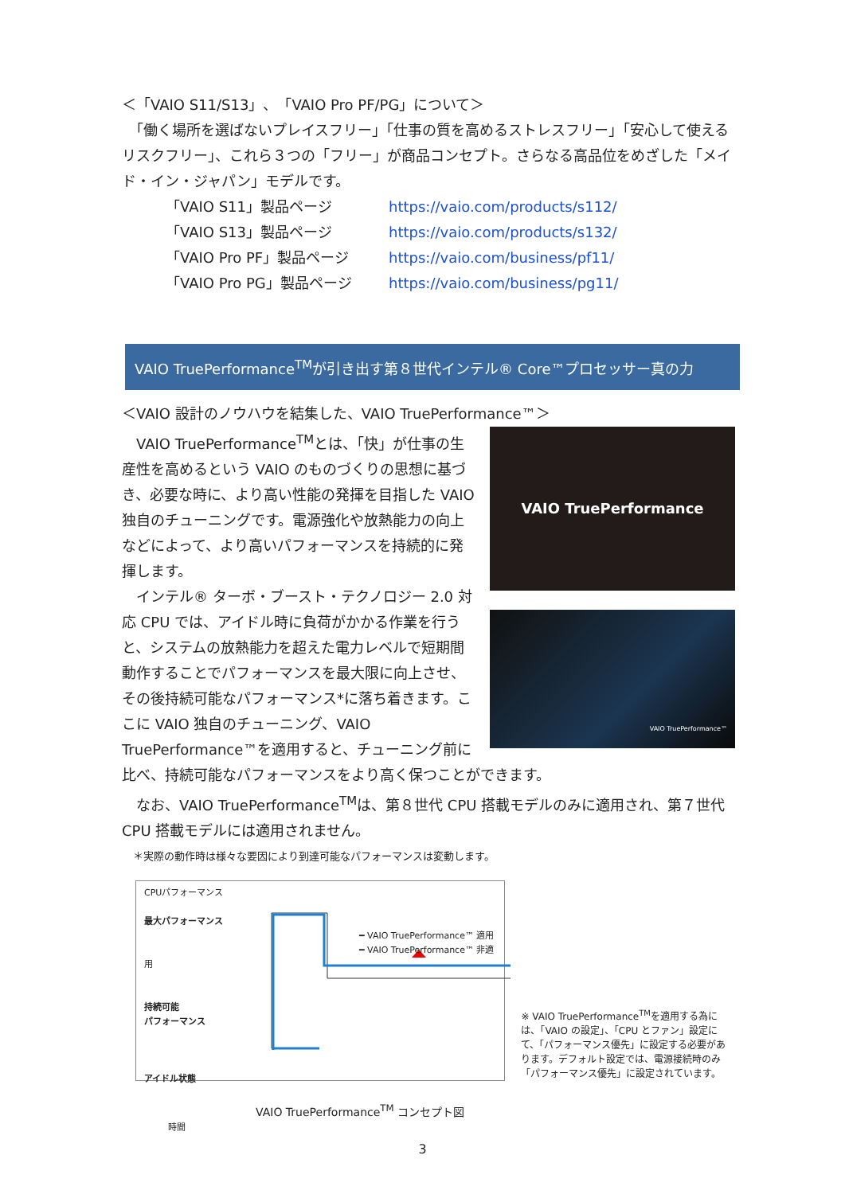＜「VAIO S11/S13」、「VAIO Pro PF/PG」について＞
　「働く場所を選ばないプレイスフリー」「仕事の質を高めるストレスフリー」「安心して使えるリスクフリー」、これら３つの「フリー」が商品コンセプト。さらなる高品位をめざした「メイド・イン・ジャパン」モデルです。
| 「VAIO S11」製品ページ | https://vaio.com/products/s112/ |
| 「VAIO S13」製品ページ | https://vaio.com/products/s132/ |
| 「VAIO Pro PF」製品ページ | https://vaio.com/business/pf11/ |
| 「VAIO Pro PG」製品ページ | https://vaio.com/business/pg11/ |
VAIO TruePerformance<sup>TM</sup>が引き出す第８世代インテル® Core™プロセッサー真の力
＜VAIO 設計のノウハウを結集した、VAIO TruePerformance™＞
VAIO TruePerformance
VAIO TruePerformance™
　VAIO TruePerformance<sup>TM</sup>とは、「快」が仕事の生産性を高めるという VAIO のものづくりの思想に基づき、必要な時に、より高い性能の発揮を目指した VAIO 独自のチューニングです。電源強化や放熱能力の向上などによって、より高いパフォーマンスを持続的に発揮します。
　インテル® ターボ・ブースト・テクノロジー 2.0 対応 CPU では、アイドル時に負荷がかかる作業を行うと、システムの放熱能力を超えた電力レベルで短期間動作することでパフォーマンスを最大限に向上させ、その後持続可能なパフォーマンス*に落ち着きます。ここに VAIO 独自のチューニング、VAIO TruePerformance™を適用すると、チューニング前に比べ、持続可能なパフォーマンスをより高く保つことができます。
　なお、VAIO TruePerformance<sup>TM</sup>は、第８世代 CPU 搭載モデルのみに適用され、第７世代 CPU 搭載モデルには適用されません。
＊実際の動作時は様々な要因により到達可能なパフォーマンスは変動します。
CPUパフォーマンス
最大パフォーマンス
━ VAIO TruePerformance™ 適用
━ VAIO TruePerformance™ 非適用
持続可能
パフォーマンス
アイドル状態
VAIO TruePerformance<sup>TM</sup> コンセプト図 時間
※ VAIO TruePerformance<sup>TM</sup>を適用する為には、「VAIO の設定」、「CPU とファン」設定にて、「パフォーマンス優先」に設定する必要があります。デフォルト設定では、電源接続時のみ「パフォーマンス優先」に設定されています。
3